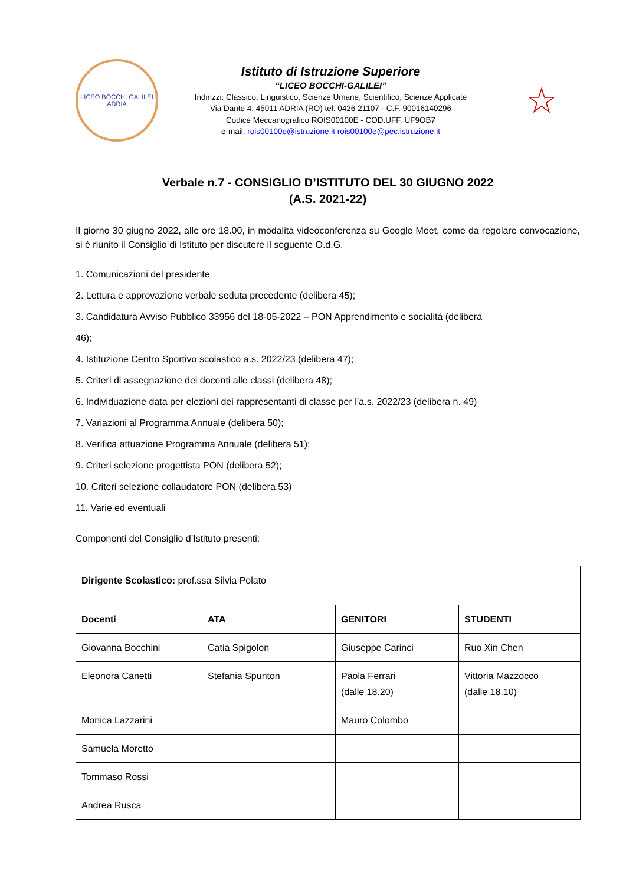LICEO BOCCHI GALILEI
ADRIA
Istituto di Istruzione Superiore
“LICEO BOCCHI-GALILEI”
Indirizzi: Classico, Linguistico, Scienze Umane, Scientifico, Scienze Applicate
Via Dante 4, 45011 ADRIA (RO) tel. 0426 21107 - C.F. 90016140296
Codice Meccanografico ROIS00100E - COD.UFF. UF9OB7
e-mail: rois00100e@istruzione.it rois00100e@pec.istruzione.it
☆
Verbale n.7 - CONSIGLIO D’ISTITUTO DEL 30 GIUGNO 2022
(A.S. 2021-22)
Il giorno 30 giugno 2022, alle ore 18.00, in modalità videoconferenza su Google Meet, come da regolare convocazione, si è riunito il Consiglio di Istituto per discutere il seguente O.d.G.
1. Comunicazioni del presidente
2. Lettura e approvazione verbale seduta precedente (delibera 45);
3. Candidatura Avviso Pubblico 33956 del 18-05-2022 – PON Apprendimento e socialità (delibera
46);
4. Istituzione Centro Sportivo scolastico a.s. 2022/23 (delibera 47);
5. Criteri di assegnazione dei docenti alle classi (delibera 48);
6. Individuazione data per elezioni dei rappresentanti di classe per l’a.s. 2022/23 (delibera n. 49)
7. Variazioni al Programma Annuale (delibera 50);
8. Verifica attuazione Programma Annuale (delibera 51);
9. Criteri selezione progettista PON (delibera 52);
10. Criteri selezione collaudatore PON (delibera 53)
11. Varie ed eventuali
Componenti del Consiglio d’Istituto presenti:
| Dirigente Scolastico: prof.ssa Silvia Polato | | | |
| Docenti | ATA | GENITORI | STUDENTI |
| Giovanna Bocchini | Catia Spigolon | Giuseppe Carinci | Ruo Xin Chen |
| Eleonora Canetti | Stefania Spunton | Paola Ferrari (dalle 18.20) | Vittoria Mazzocco (dalle 18.10) |
| Monica Lazzarini | | Mauro Colombo | |
| Samuela Moretto | | | |
| Tommaso Rossi | | | |
| Andrea Rusca | | | |